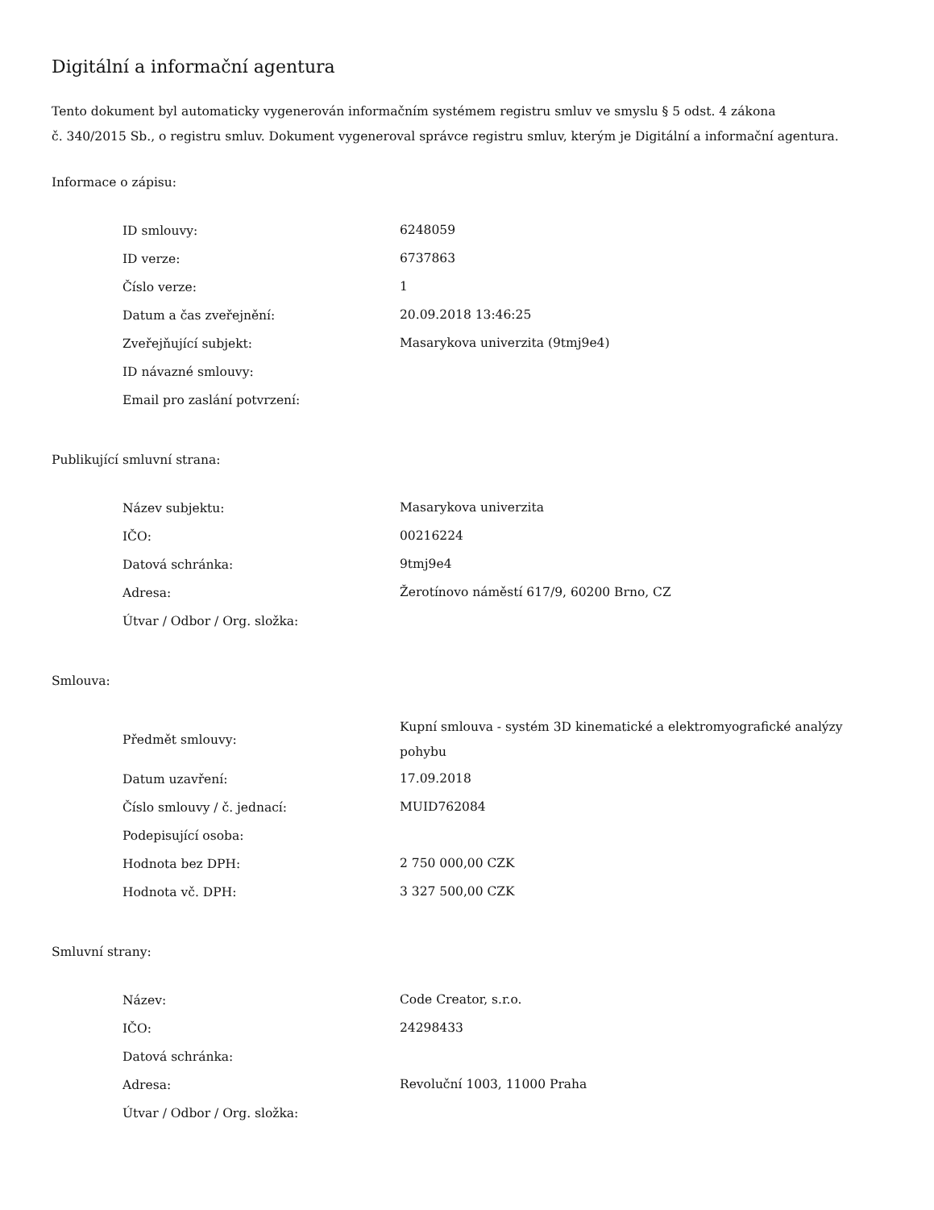Digitální a informační agentura
Tento dokument byl automaticky vygenerován informačním systémem registru smluv ve smyslu § 5 odst. 4 zákona
č. 340/2015 Sb., o registru smluv. Dokument vygeneroval správce registru smluv, kterým je Digitální a informační agentura.
Informace o zápisu:
| ID smlouvy: | 6248059 |
| ID verze: | 6737863 |
| Číslo verze: | 1 |
| Datum a čas zveřejnění: | 20.09.2018 13:46:25 |
| Zveřejňující subjekt: | Masarykova univerzita (9tmj9e4) |
| ID návazné smlouvy: | |
| Email pro zaslání potvrzení: | |
Publikující smluvní strana:
| Název subjektu: | Masarykova univerzita |
| IČO: | 00216224 |
| Datová schránka: | 9tmj9e4 |
| Adresa: | Žerotínovo náměstí 617/9, 60200 Brno, CZ |
| Útvar / Odbor / Org. složka: | |
Smlouva:
| Předmět smlouvy: | Kupní smlouva - systém 3D kinematické a elektromyografické analýzy pohybu |
| Datum uzavření: | 17.09.2018 |
| Číslo smlouvy / č. jednací: | MUID762084 |
| Podepisující osoba: | |
| Hodnota bez DPH: | 2 750 000,00 CZK |
| Hodnota vč. DPH: | 3 327 500,00 CZK |
Smluvní strany:
| Název: | Code Creator, s.r.o. |
| IČO: | 24298433 |
| Datová schránka: | |
| Adresa: | Revoluční 1003, 11000 Praha |
| Útvar / Odbor / Org. složka: | |